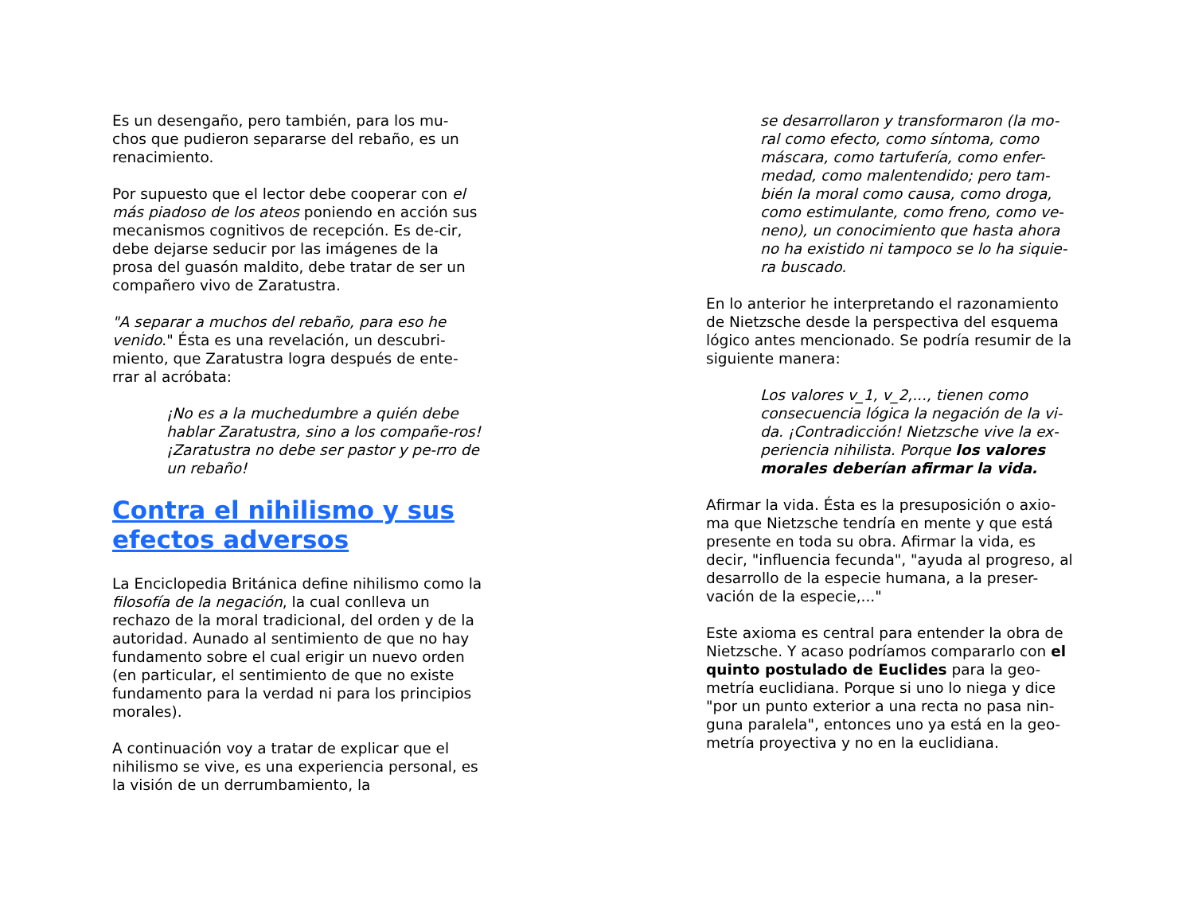Es un desengaño, pero también, para los mu-
chos que pudieron separarse del rebaño, es un
renacimiento.
Por supuesto que el lector debe cooperar con el más piadoso de los ateos poniendo en acción sus mecanismos cognitivos de recepción. Es de-cir, debe dejarse seducir por las imágenes de la prosa del guasón maldito, debe tratar de ser un compañero vivo de Zaratustra.
"A separar a muchos del rebaño, para eso he venido." Ésta es una revelación, un descubri-miento, que Zaratustra logra después de ente-rrar al acróbata:
¡No es a la muchedumbre a quién debe hablar Zaratustra, sino a los compañe-ros! ¡Zaratustra no debe ser pastor y pe-rro de un rebaño!
Contra el nihilismo y sus efectos adversos
La Enciclopedia Británica define nihilismo como la filosofía de la negación, la cual conlleva un rechazo de la moral tradicional, del orden y de la autoridad. Aunado al sentimiento de que no hay fundamento sobre el cual erigir un nuevo orden (en particular, el sentimiento de que no existe fundamento para la verdad ni para los principios morales).
A continuación voy a tratar de explicar que el nihilismo se vive, es una experiencia personal, es la visión de un derrumbamiento, la
se desarrollaron y transformaron (la mo-ral como efecto, como síntoma, como máscara, como tartufería, como enfer-medad, como malentendido; pero tam-bién la moral como causa, como droga, como estimulante, como freno, como ve-neno), un conocimiento que hasta ahora no ha existido ni tampoco se lo ha siquie-ra buscado.
En lo anterior he interpretando el razonamiento de Nietzsche desde la perspectiva del esquema lógico antes mencionado. Se podría resumir de la siguiente manera:
Los valores v_1, v_2,..., tienen como consecuencia lógica la negación de la vi-da. ¡Contradicción! Nietzsche vive la ex-periencia nihilista. Porque los valores morales deberían afirmar la vida.
Afirmar la vida. Ésta es la presuposición o axio-ma que Nietzsche tendría en mente y que está presente en toda su obra. Afirmar la vida, es decir, "influencia fecunda", "ayuda al progreso, al desarrollo de la especie humana, a la preser-vación de la especie,..."
Este axioma es central para entender la obra de Nietzsche. Y acaso podríamos compararlo con el quinto postulado de Euclides para la geo-metría euclidiana. Porque si uno lo niega y dice "por un punto exterior a una recta no pasa nin-guna paralela", entonces uno ya está en la geo-metría proyectiva y no en la euclidiana.